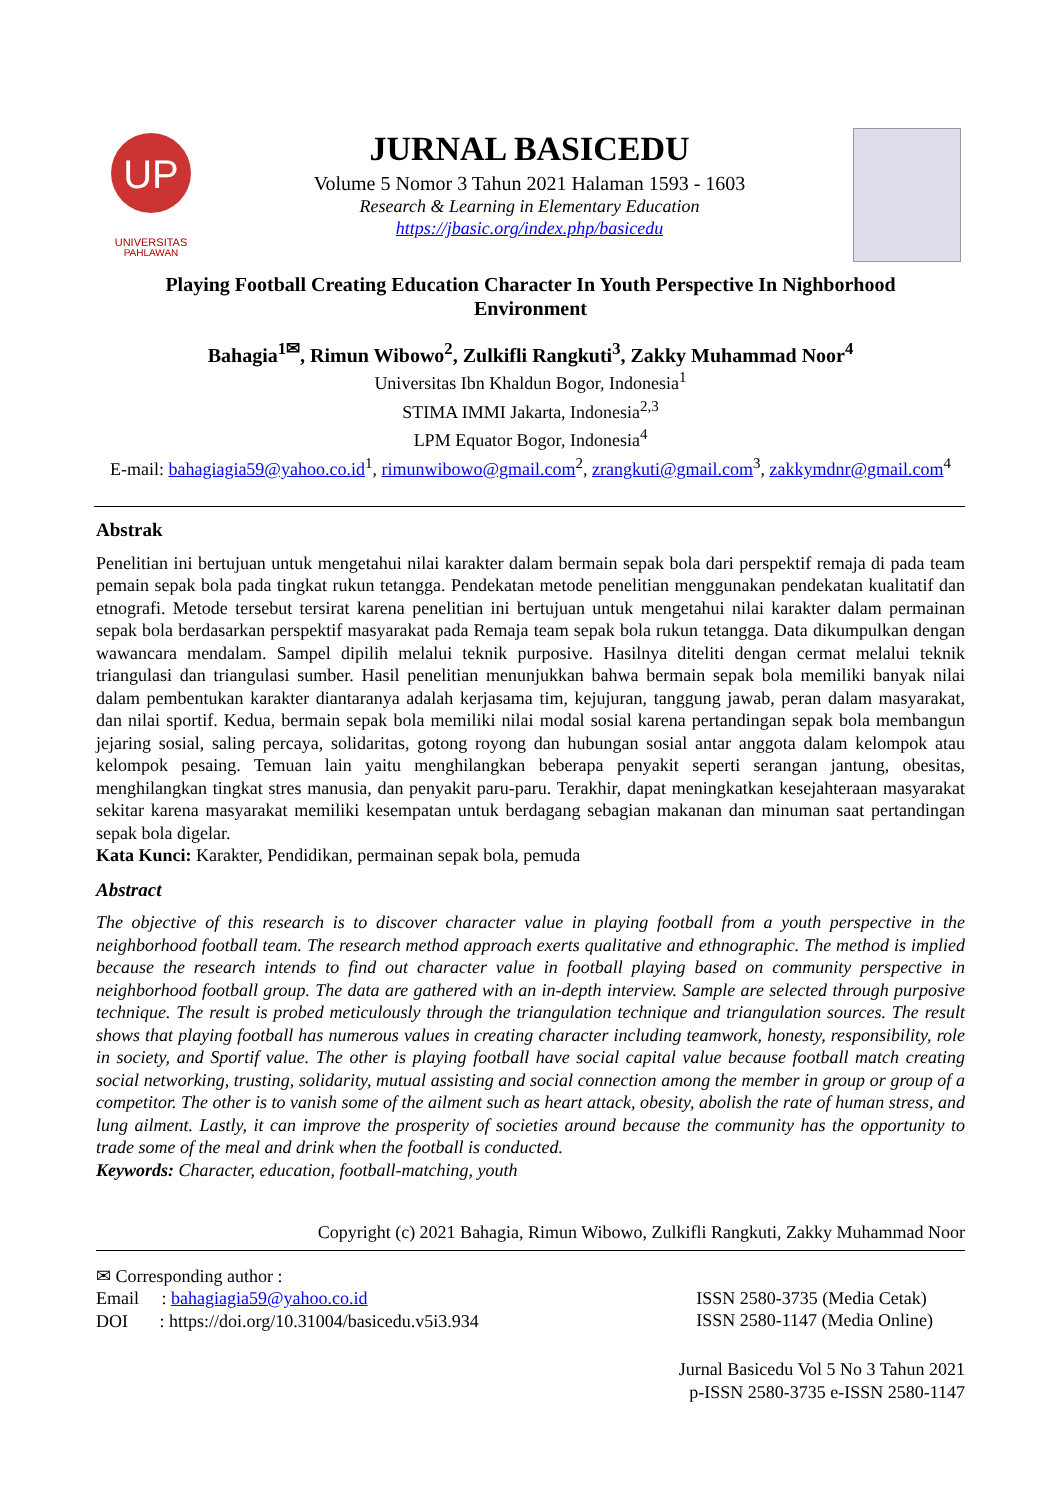UP
UNIVERSITAS
PAHLAWAN
JURNAL BASICEDU
Volume 5 Nomor 3 Tahun 2021 Halaman 1593 - 1603
Research & Learning in Elementary Education
https://jbasic.org/index.php/basicedu
Playing Football Creating Education Character In Youth Perspective In Nighborhood Environment
Bahagia<sup>1✉</sup>, Rimun Wibowo<sup>2</sup>, Zulkifli Rangkuti<sup>3</sup>, Zakky Muhammad Noor<sup>4</sup>
Universitas Ibn Khaldun Bogor, Indonesia<sup>1</sup>
STIMA IMMI Jakarta, Indonesia<sup>2,3</sup>
LPM Equator Bogor, Indonesia<sup>4</sup>
E-mail: bahagiagia59@yahoo.co.id<sup>1</sup>, rimunwibowo@gmail.com<sup>2</sup>, zrangkuti@gmail.com<sup>3</sup>, zakkymdnr@gmail.com<sup>4</sup>
Abstrak
Penelitian ini bertujuan untuk mengetahui nilai karakter dalam bermain sepak bola dari perspektif remaja di pada team pemain sepak bola pada tingkat rukun tetangga. Pendekatan metode penelitian menggunakan pendekatan kualitatif dan etnografi. Metode tersebut tersirat karena penelitian ini bertujuan untuk mengetahui nilai karakter dalam permainan sepak bola berdasarkan perspektif masyarakat pada Remaja team sepak bola rukun tetangga. Data dikumpulkan dengan wawancara mendalam. Sampel dipilih melalui teknik purposive. Hasilnya diteliti dengan cermat melalui teknik triangulasi dan triangulasi sumber. Hasil penelitian menunjukkan bahwa bermain sepak bola memiliki banyak nilai dalam pembentukan karakter diantaranya adalah kerjasama tim, kejujuran, tanggung jawab, peran dalam masyarakat, dan nilai sportif. Kedua, bermain sepak bola memiliki nilai modal sosial karena pertandingan sepak bola membangun jejaring sosial, saling percaya, solidaritas, gotong royong dan hubungan sosial antar anggota dalam kelompok atau kelompok pesaing. Temuan lain yaitu menghilangkan beberapa penyakit seperti serangan jantung, obesitas, menghilangkan tingkat stres manusia, dan penyakit paru-paru. Terakhir, dapat meningkatkan kesejahteraan masyarakat sekitar karena masyarakat memiliki kesempatan untuk berdagang sebagian makanan dan minuman saat pertandingan sepak bola digelar.
Kata Kunci: Karakter, Pendidikan, permainan sepak bola, pemuda
Abstract
The objective of this research is to discover character value in playing football from a youth perspective in the neighborhood football team. The research method approach exerts qualitative and ethnographic. The method is implied because the research intends to find out character value in football playing based on community perspective in neighborhood football group. The data are gathered with an in-depth interview. Sample are selected through purposive technique. The result is probed meticulously through the triangulation technique and triangulation sources. The result shows that playing football has numerous values in creating character including teamwork, honesty, responsibility, role in society, and Sportif value. The other is playing football have social capital value because football match creating social networking, trusting, solidarity, mutual assisting and social connection among the member in group or group of a competitor. The other is to vanish some of the ailment such as heart attack, obesity, abolish the rate of human stress, and lung ailment. Lastly, it can improve the prosperity of societies around because the community has the opportunity to trade some of the meal and drink when the football is conducted.
Keywords: Character, education, football-matching, youth
Copyright (c) 2021 Bahagia, Rimun Wibowo, Zulkifli Rangkuti, Zakky Muhammad Noor
✉ Corresponding author :
Email : bahagiagia59@yahoo.co.id
DOI : https://doi.org/10.31004/basicedu.v5i3.934
ISSN 2580-3735 (Media Cetak)
ISSN 2580-1147 (Media Online)
Jurnal Basicedu Vol 5 No 3 Tahun 2021
p-ISSN 2580-3735 e-ISSN 2580-1147